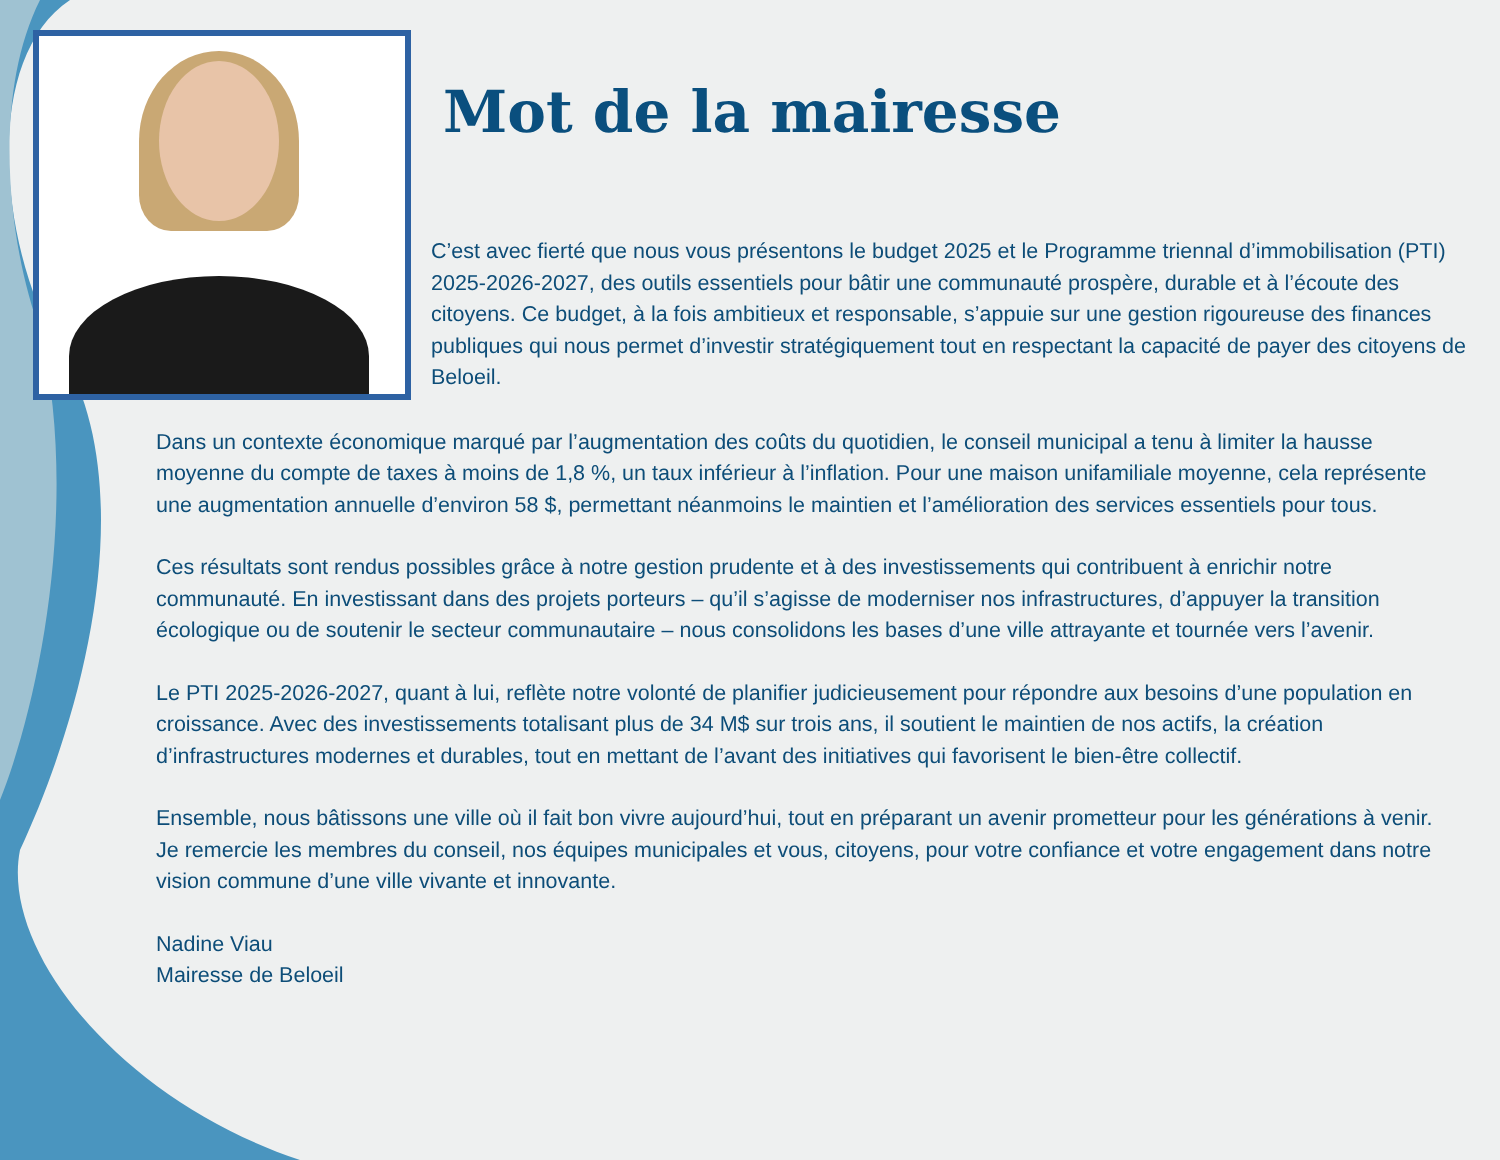Mot de la mairesse
C’est avec fierté que nous vous présentons le budget 2025 et le Programme triennal d’immobilisation (PTI) 2025-2026-2027, des outils essentiels pour bâtir une communauté prospère, durable et à l’écoute des citoyens. Ce budget, à la fois ambitieux et responsable, s’appuie sur une gestion rigoureuse des finances publiques qui nous permet d’investir stratégiquement tout en respectant la capacité de payer des citoyens de Beloeil.
Dans un contexte économique marqué par l’augmentation des coûts du quotidien, le conseil municipal a tenu à limiter la hausse moyenne du compte de taxes à moins de 1,8 %, un taux inférieur à l’inflation. Pour une maison unifamiliale moyenne, cela représente une augmentation annuelle d’environ 58 $, permettant néanmoins le maintien et l’amélioration des services essentiels pour tous.
Ces résultats sont rendus possibles grâce à notre gestion prudente et à des investissements qui contribuent à enrichir notre communauté. En investissant dans des projets porteurs – qu’il s’agisse de moderniser nos infrastructures, d’appuyer la transition écologique ou de soutenir le secteur communautaire – nous consolidons les bases d’une ville attrayante et tournée vers l’avenir.
Le PTI 2025-2026-2027, quant à lui, reflète notre volonté de planifier judicieusement pour répondre aux besoins d’une population en croissance. Avec des investissements totalisant plus de 34 M$ sur trois ans, il soutient le maintien de nos actifs, la création d’infrastructures modernes et durables, tout en mettant de l’avant des initiatives qui favorisent le bien-être collectif.
Ensemble, nous bâtissons une ville où il fait bon vivre aujourd’hui, tout en préparant un avenir prometteur pour les générations à venir. Je remercie les membres du conseil, nos équipes municipales et vous, citoyens, pour votre confiance et votre engagement dans notre vision commune d’une ville vivante et innovante.
Nadine Viau
Mairesse de Beloeil